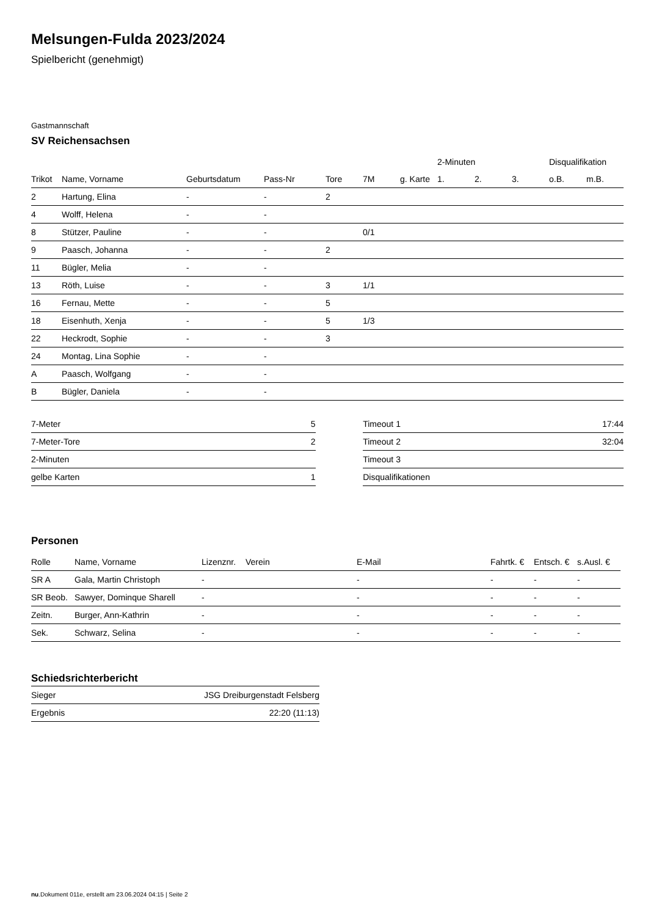Melsungen-Fulda 2023/2024
Spielbericht (genehmigt)
Gastmannschaft
SV Reichensachsen
| | | | | | | | 2-Minuten | | | Disqualifikation | |
| --- | --- | --- | --- | --- | --- | --- | --- | --- | --- | --- | --- |
| Trikot | Name, Vorname | Geburtsdatum | Pass-Nr | Tore | 7M | g. Karte | 1. | 2. | 3. | o.B. | m.B. |
| 2 | Hartung, Elina | - | - | 2 | | | | | | | |
| 4 | Wolff, Helena | - | - | | | | | | | | |
| 8 | Stützer, Pauline | - | - | | 0/1 | | | | | | |
| 9 | Paasch, Johanna | - | - | 2 | | | | | | | |
| 11 | Bügler, Melia | - | - | | | | | | | | |
| 13 | Röth, Luise | - | - | 3 | 1/1 | | | | | | |
| 16 | Fernau, Mette | - | - | 5 | | | | | | | |
| 18 | Eisenhuth, Xenja | - | - | 5 | 1/3 | | | | | | |
| 22 | Heckrodt, Sophie | - | - | 3 | | | | | | | |
| 24 | Montag, Lina Sophie | - | - | | | | | | | | |
| A | Paasch, Wolfgang | - | - | | | | | | | | |
| B | Bügler, Daniela | - | - | | | | | | | | |
| 7-Meter | 5 |
| 7-Meter-Tore | 2 |
| 2-Minuten | |
| gelbe Karten | 1 |
| Timeout 1 | 17:44 |
| Timeout 2 | 32:04 |
| Timeout 3 | |
| Disqualifikationen | |
Personen
| Rolle | Name, Vorname | Lizenznr. | Verein | E-Mail | Fahrtk. € | Entsch. € | s.Ausl. € |
| --- | --- | --- | --- | --- | --- | --- | --- |
| SR A | Gala, Martin Christoph | - | | - | - | - | - |
| SR Beob. | Sawyer, Dominque Sharell | - | | - | - | - | - |
| Zeitn. | Burger, Ann-Kathrin | - | | - | - | - | - |
| Sek. | Schwarz, Selina | - | | - | - | - | - |
Schiedsrichterbericht
| Sieger | JSG Dreiburgenstadt Felsberg |
| Ergebnis | 22:20 (11:13) |
nu.Dokument 011e, erstellt am 23.06.2024 04:15 | Seite 2